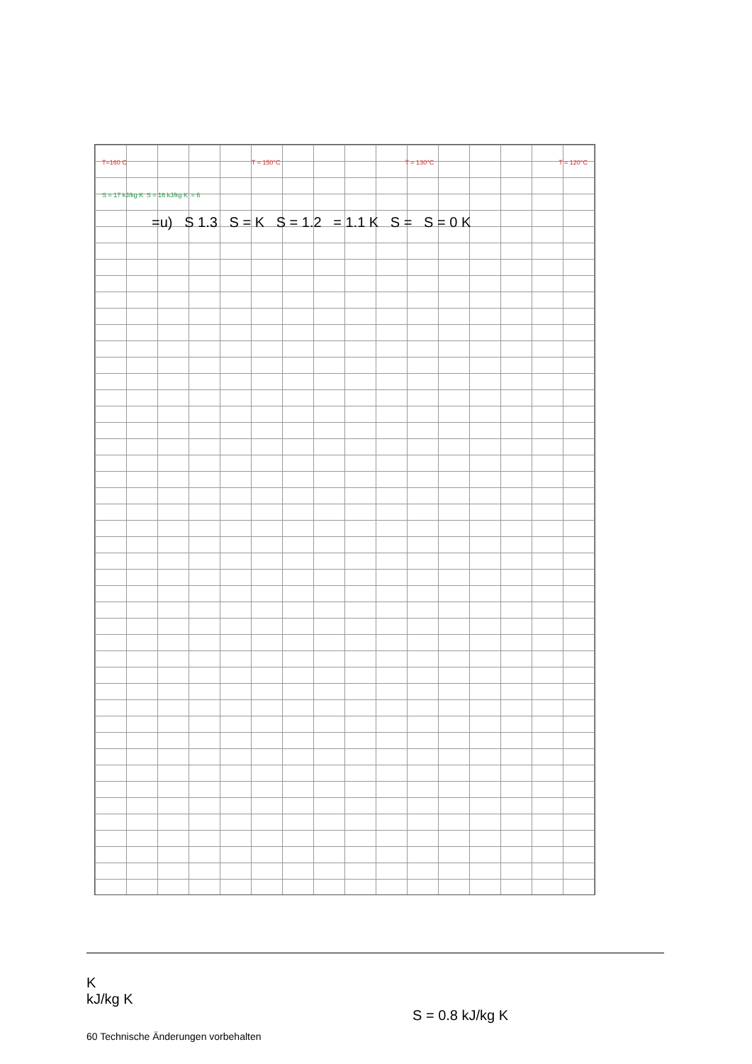T=160 C T = 150°C T = 130°C T = 120°C
S = 17 kJ/kg K S = 16 kJ/kg K = 6
=u) S 1.3 S = K S = 1.2 = 1.1 K S = S = 0 K
K
kJ/kg K
S = 0.8 kJ/kg K
60 Technische Änderungen vorbehalten